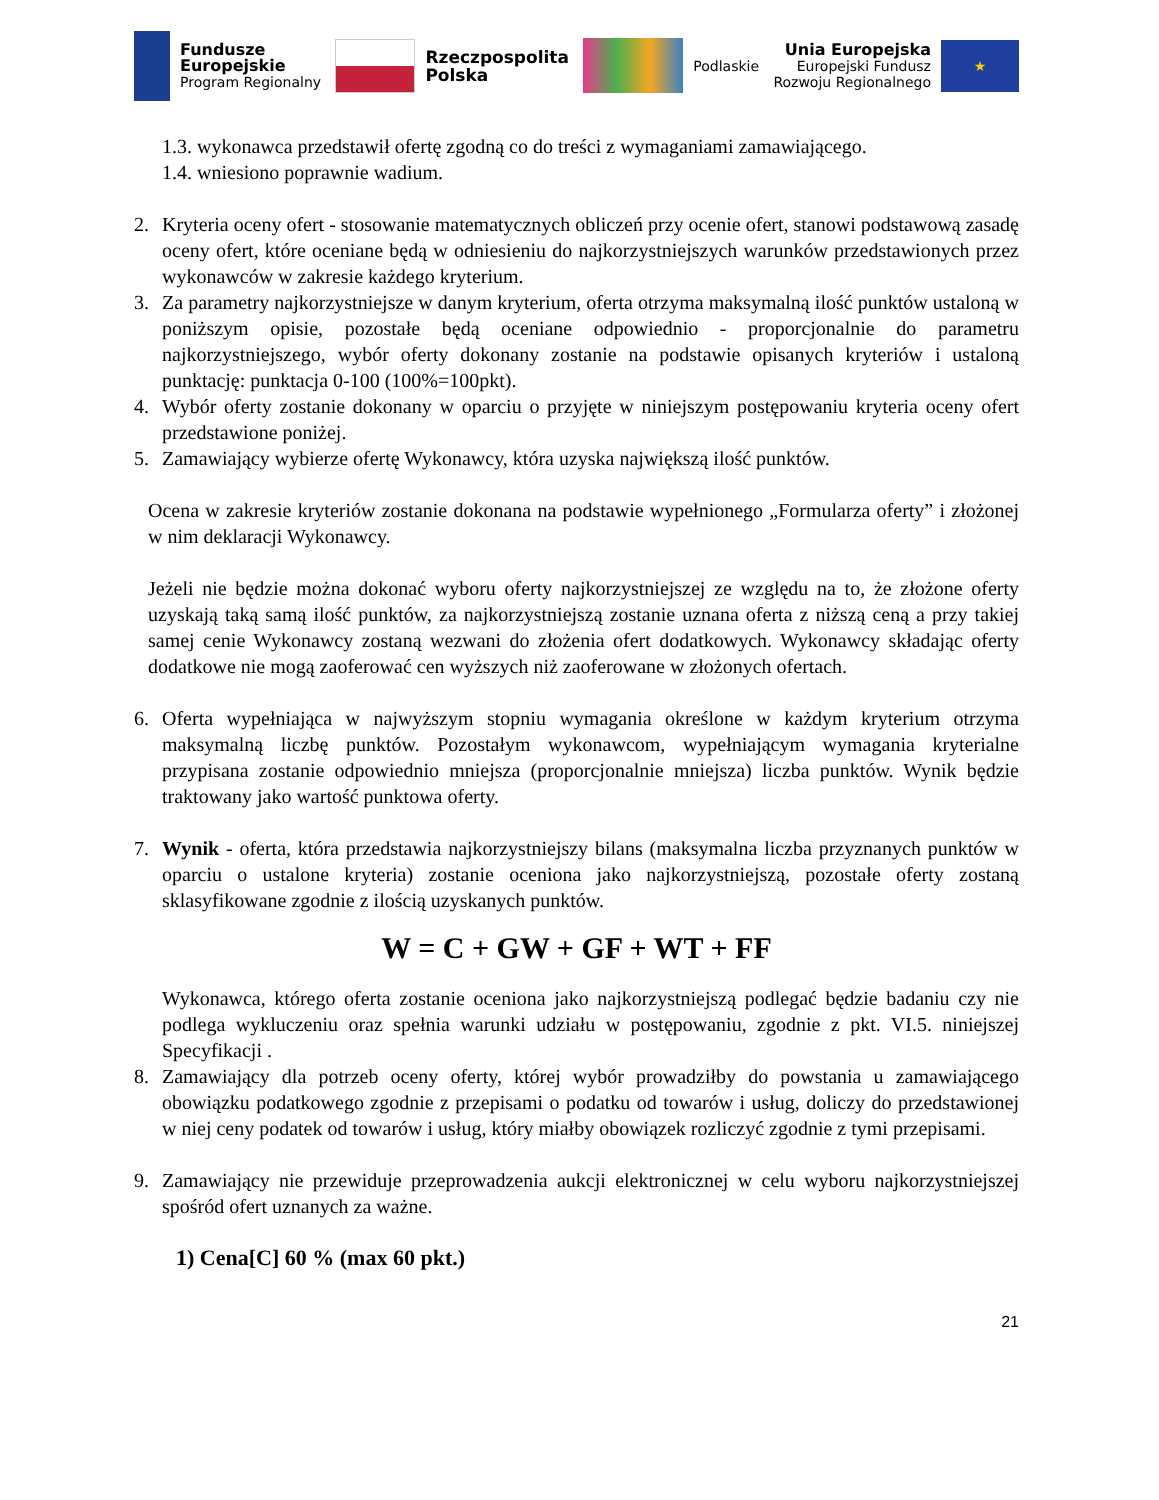Fundusze
Europejskie
Program Regionalny
Rzeczpospolita
Polska
Podlaskie
Unia Europejska
Europejski Fundusz
Rozwoju Regionalnego
★
1.3. wykonawca przedstawił ofertę zgodną co do treści z wymaganiami zamawiającego.
1.4. wniesiono poprawnie wadium.
2. Kryteria oceny ofert - stosowanie matematycznych obliczeń przy ocenie ofert, stanowi podstawową zasadę oceny ofert, które oceniane będą w odniesieniu do najkorzystniejszych warunków przedstawionych przez wykonawców w zakresie każdego kryterium.
3. Za parametry najkorzystniejsze w danym kryterium, oferta otrzyma maksymalną ilość punktów ustaloną w poniższym opisie, pozostałe będą oceniane odpowiednio - proporcjonalnie do parametru najkorzystniejszego, wybór oferty dokonany zostanie na podstawie opisanych kryteriów i ustaloną punktację: punktacja 0-100 (100%=100pkt).
4. Wybór oferty zostanie dokonany w oparciu o przyjęte w niniejszym postępowaniu kryteria oceny ofert przedstawione poniżej.
5. Zamawiający wybierze ofertę Wykonawcy, która uzyska największą ilość punktów.
Ocena w zakresie kryteriów zostanie dokonana na podstawie wypełnionego „Formularza oferty” i złożonej w nim deklaracji Wykonawcy.
Jeżeli nie będzie można dokonać wyboru oferty najkorzystniejszej ze względu na to, że złożone oferty uzyskają taką samą ilość punktów, za najkorzystniejszą zostanie uznana oferta z niższą ceną a przy takiej samej cenie Wykonawcy zostaną wezwani do złożenia ofert dodatkowych. Wykonawcy składając oferty dodatkowe nie mogą zaoferować cen wyższych niż zaoferowane w złożonych ofertach.
6. Oferta wypełniająca w najwyższym stopniu wymagania określone w każdym kryterium otrzyma maksymalną liczbę punktów. Pozostałym wykonawcom, wypełniającym wymagania kryterialne przypisana zostanie odpowiednio mniejsza (proporcjonalnie mniejsza) liczba punktów. Wynik będzie traktowany jako wartość punktowa oferty.
7. Wynik - oferta, która przedstawia najkorzystniejszy bilans (maksymalna liczba przyznanych punktów w oparciu o ustalone kryteria) zostanie oceniona jako najkorzystniejszą, pozostałe oferty zostaną sklasyfikowane zgodnie z ilością uzyskanych punktów.
W = C + GW + GF + WT + FF
Wykonawca, którego oferta zostanie oceniona jako najkorzystniejszą podlegać będzie badaniu czy nie podlega wykluczeniu oraz spełnia warunki udziału w postępowaniu, zgodnie z pkt. VI.5. niniejszej Specyfikacji .
8. Zamawiający dla potrzeb oceny oferty, której wybór prowadziłby do powstania u zamawiającego obowiązku podatkowego zgodnie z przepisami o podatku od towarów i usług, doliczy do przedstawionej w niej ceny podatek od towarów i usług, który miałby obowiązek rozliczyć zgodnie z tymi przepisami.
9. Zamawiający nie przewiduje przeprowadzenia aukcji elektronicznej w celu wyboru najkorzystniejszej spośród ofert uznanych za ważne.
1) Cena[C] 60 % (max 60 pkt.)
21